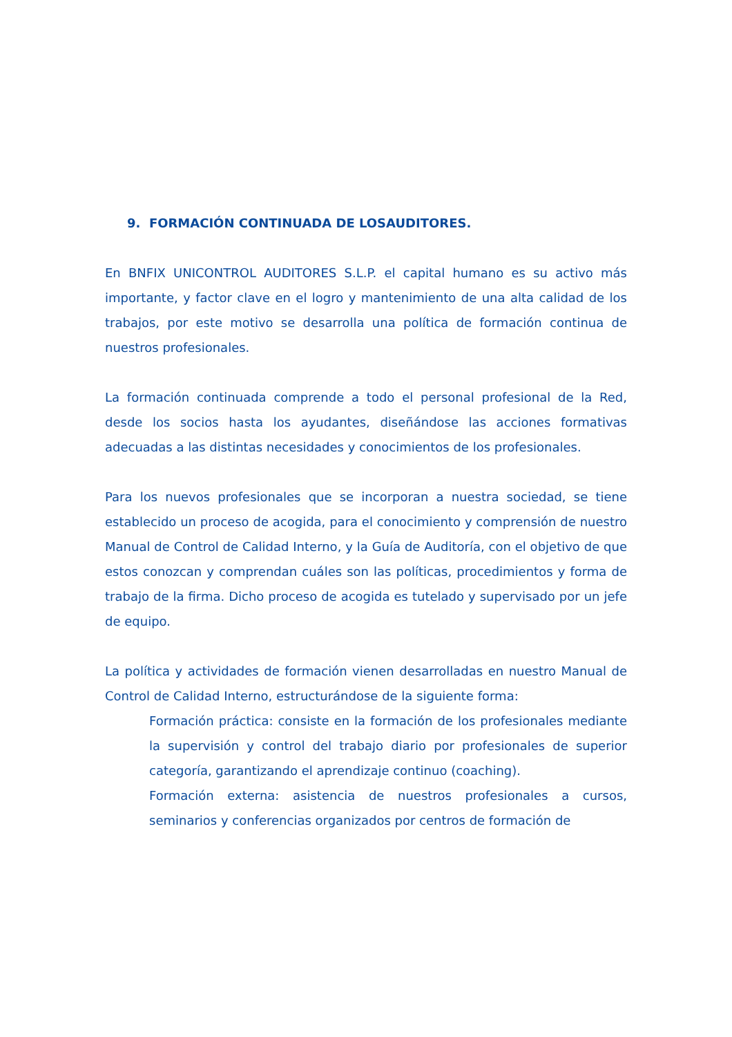9. FORMACIÓN CONTINUADA DE LOSAUDITORES.
En BNFIX UNICONTROL AUDITORES S.L.P. el capital humano es su activo más importante, y factor clave en el logro y mantenimiento de una alta calidad de los trabajos, por este motivo se desarrolla una política de formación continua de nuestros profesionales.
La formación continuada comprende a todo el personal profesional de la Red, desde los socios hasta los ayudantes, diseñándose las acciones formativas adecuadas a las distintas necesidades y conocimientos de los profesionales.
Para los nuevos profesionales que se incorporan a nuestra sociedad, se tiene establecido un proceso de acogida, para el conocimiento y comprensión de nuestro Manual de Control de Calidad Interno, y la Guía de Auditoría, con el objetivo de que estos conozcan y comprendan cuáles son las políticas, procedimientos y forma de trabajo de la firma. Dicho proceso de acogida es tutelado y supervisado por un jefe de equipo.
La política y actividades de formación vienen desarrolladas en nuestro Manual de Control de Calidad Interno, estructurándose de la siguiente forma:
Formación práctica: consiste en la formación de los profesionales mediante la supervisión y control del trabajo diario por profesionales de superior categoría, garantizando el aprendizaje continuo (coaching).
Formación externa: asistencia de nuestros profesionales a cursos, seminarios y conferencias organizados por centros de formación de